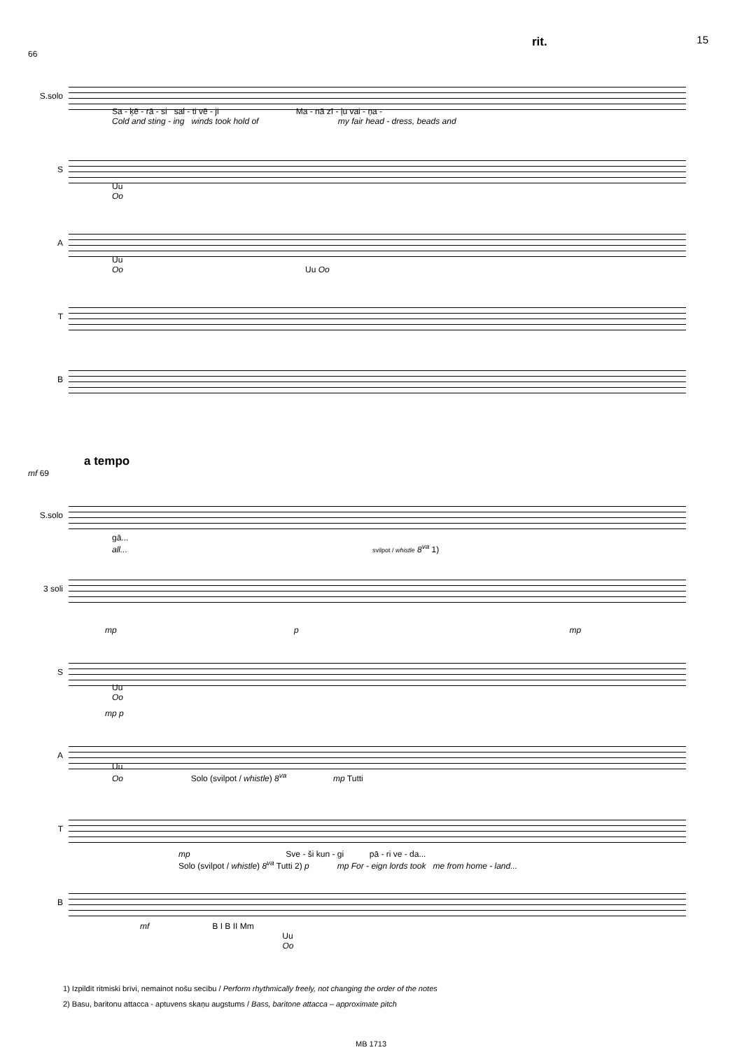15
rit.
66
S.solo
Sa - ķē - rā - si sal - ti vē - ji Ma - nā zī - ļu vai - ņa -
Cold and sting - ing winds took hold of my fair head - dress, beads and
S
Uu
Oo
A
Uu
Oo Uu Oo
T
B
a tempo
mf 69
S.solo
gā...
all... svilpot / whistle 8<sup>va</sup> 1)
3 soli
mp p mp
S
Uu
Oo
mp p
A
Uu
Oo Solo (svilpot / whistle) 8<sup>va</sup> mp Tutti
T
mp Sve - ši kun - gi pā - ri ve - da...
Solo (svilpot / whistle) 8<sup>va</sup> Tutti 2) p mp For - eign lords took me from home - land...
B
mf B I B II Mm
Uu
Oo
1) Izpildīt ritmiski brīvi, nemainot nošu secību / Perform rhythmically freely, not changing the order of the notes
2) Basu, baritonu attacca - aptuvens skaņu augstums / Bass, baritone attacca – approximate pitch
MB 1713